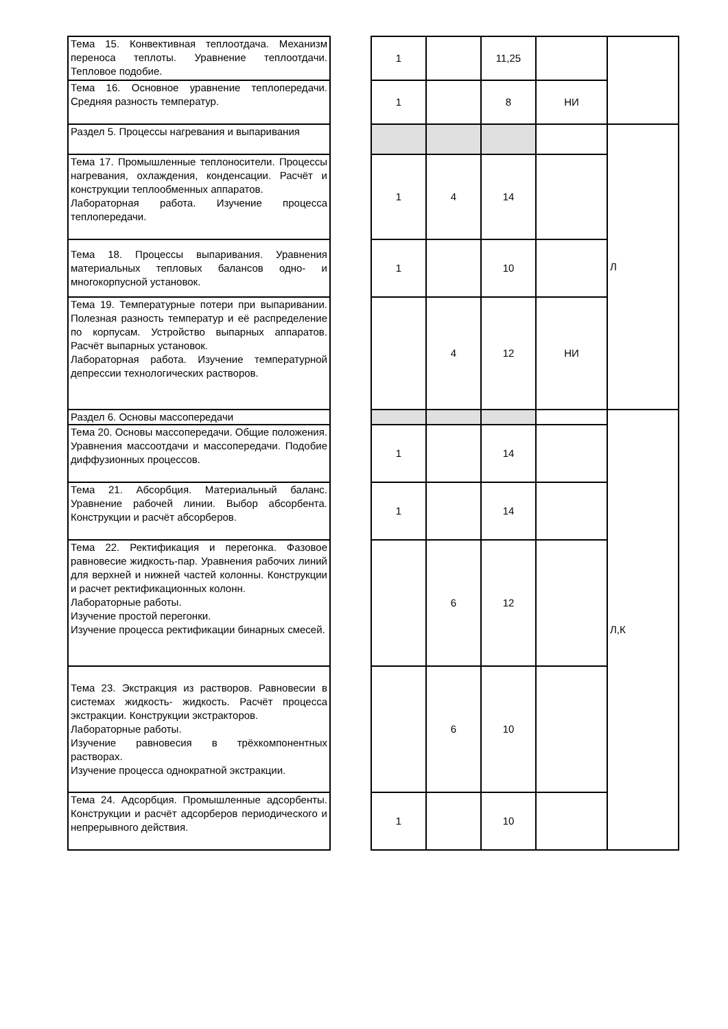| Тема 15. Конвективная теплоотдача. Механизм переноса теплоты. Уравнение теплоотдачи. Тепловое подобие. | | 1 | | 11,25 | | |
| Тема 16. Основное уравнение теплопередачи. Средняя разность температур. | | 1 | | 8 | НИ | |
| Раздел 5. Процессы нагревания и выпаривания | | | | | | Л |
| Тема 17. Промышленные теплоносители. Процессы нагревания, охлаждения, конденсации. Расчёт и конструкции теплообменных аппаратов. Лабораторная работа. Изучение процесса теплопередачи. | | 1 | 4 | 14 | | |
| Тема 18. Процессы выпаривания. Уравнения материальных тепловых балансов одно- и многокорпусной установок. | | 1 | | 10 | | |
| Тема 19. Температурные потери при выпаривании. Полезная разность температур и её распределение по корпусам. Устройство выпарных аппаратов. Расчёт выпарных установок. Лабораторная работа. Изучение температурной депрессии технологических растворов. | | | 4 | 12 | НИ | |
| Раздел 6. Основы массопередачи | | | | | | Л,К |
| Тема 20. Основы массопередачи. Общие положения. Уравнения массоотдачи и массопередачи. Подобие диффузионных процессов. | | 1 | | 14 | | |
| Тема 21. Абсорбция. Материальный баланс. Уравнение рабочей линии. Выбор абсорбента. Конструкции и расчёт абсорберов. | | 1 | | 14 | | |
| Тема 22. Ректификация и перегонка. Фазовое равновесие жидкость-пар. Уравнения рабочих линий для верхней и нижней частей колонны. Конструкции и расчет ректификационных колонн. Лабораторные работы. Изучение простой перегонки. Изучение процесса ректификации бинарных смесей. | | | 6 | 12 | | |
| Тема 23. Экстракция из растворов. Равновесии в системах жидкость- жидкость. Расчёт процесса экстракции. Конструкции экстракторов. Лабораторные работы. Изучение равновесия в трёхкомпонентных растворах. Изучение процесса однократной экстракции. | | | 6 | 10 | | |
| Тема 24. Адсорбция. Промышленные адсорбенты. Конструкции и расчёт адсорберов периодического и непрерывного действия. | | 1 | | 10 | | |